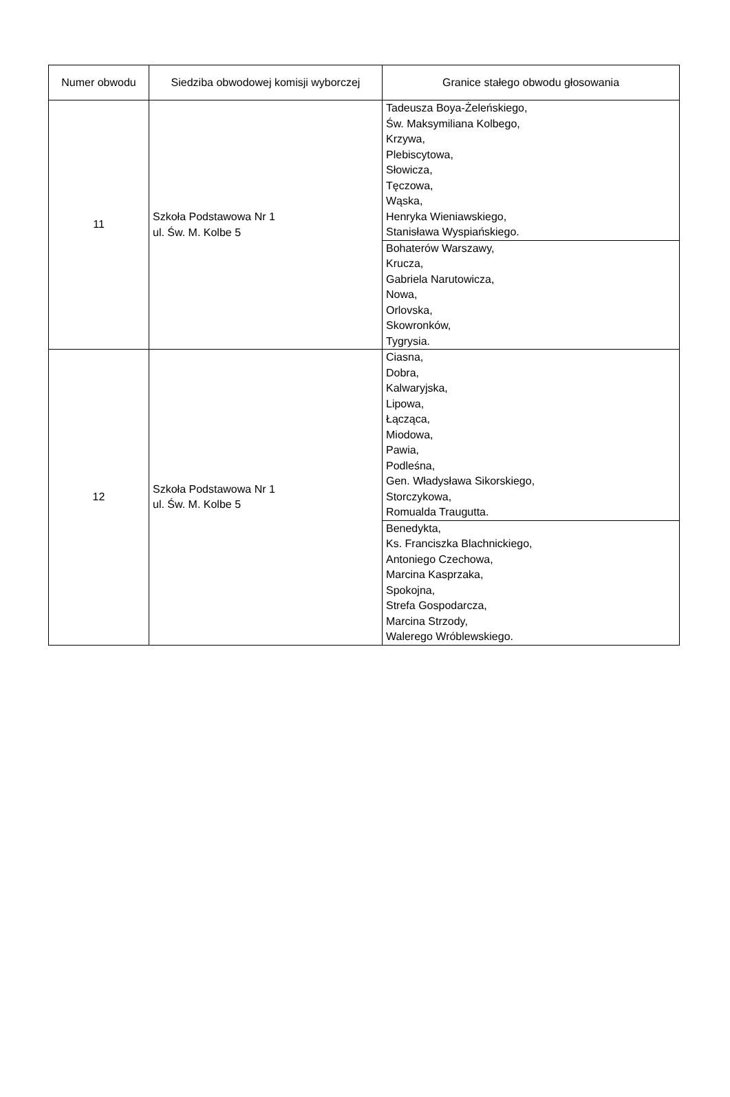| Numer obwodu | Siedziba obwodowej komisji wyborczej | Granice stałego obwodu głosowania |
| --- | --- | --- |
| 11 | Szkoła Podstawowa Nr 1 ul. Św. M. Kolbe 5 | Tadeusza Boya-Żeleńskiego, Św. Maksymiliana Kolbego, Krzywa, Plebiscytowa, Słowicza, Tęczowa, Wąska, Henryka Wieniawskiego, Stanisława Wyspiańskiego. |
| | | Bohaterów Warszawy, Krucza, Gabriela Narutowicza, Nowa, Orlovska, Skowronków, Tygrysia. |
| 12 | Szkoła Podstawowa Nr 1 ul. Św. M. Kolbe 5 | Ciasna, Dobra, Kalwaryjska, Lipowa, Łącząca, Miodowa, Pawia, Podleśna, Gen. Władysława Sikorskiego, Storczykowa, Romualda Traugutta. |
| | | Benedykta, Ks. Franciszka Blachnickiego, Antoniego Czechowa, Marcina Kasprzaka, Spokojna, Strefa Gospodarcza, Marcina Strzody, Walerego Wróblewskiego. |